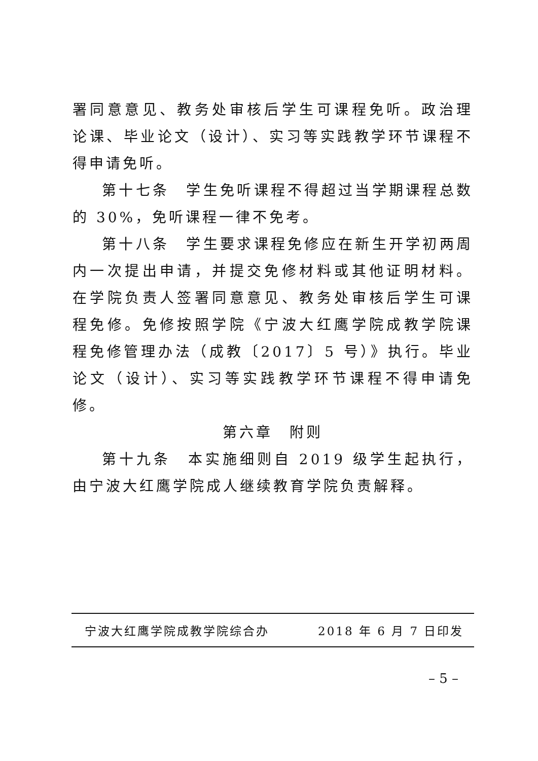署同意意见、教务处审核后学生可课程免听。政治理论课、毕业论文（设计）、实习等实践教学环节课程不得申请免听。
第十七条　学生免听课程不得超过当学期课程总数的 30%，免听课程一律不免考。
第十八条　学生要求课程免修应在新生开学初两周内一次提出申请，并提交免修材料或其他证明材料。在学院负责人签署同意意见、教务处审核后学生可课程免修。免修按照学院《宁波大红鹰学院成教学院课程免修管理办法（成教〔2017〕5 号）》执行。毕业论文（设计）、实习等实践教学环节课程不得申请免修。
第六章　附则
第十九条　本实施细则自 2019 级学生起执行，由宁波大红鹰学院成人继续教育学院负责解释。
宁波大红鹰学院成教学院综合办 2018 年 6 月 7 日印发
– 5 –